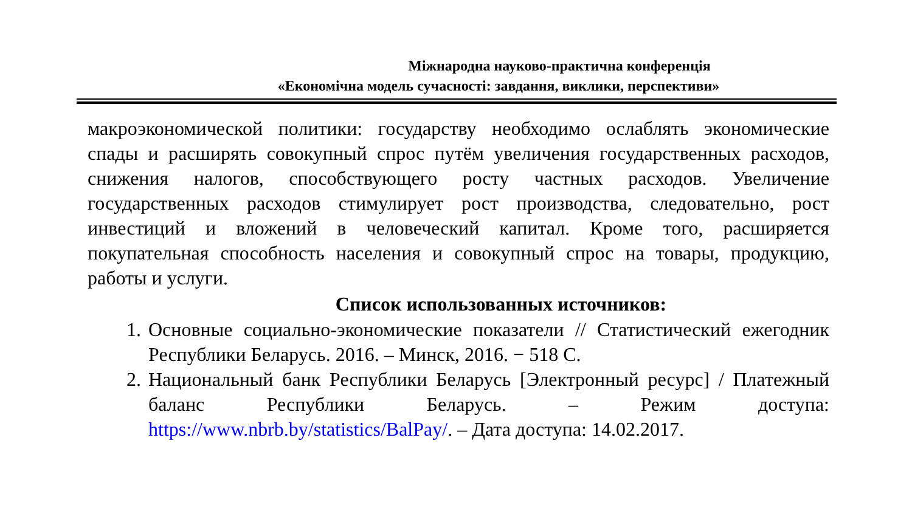Міжнародна науково-практична конференція
«Економічна модель сучасності: завдання, виклики, перспективи»
макроэкономической политики: государству необходимо ослаблять экономические спады и расширять совокупный спрос путём увеличения государственных расходов, снижения налогов, способствующего росту частных расходов. Увеличение государственных расходов стимулирует рост производства, следовательно, рост инвестиций и вложений в человеческий капитал. Кроме того, расширяется покупательная способность населения и совокупный спрос на товары, продукцию, работы и услуги.
Список использованных источников:
1. Основные социально-экономические показатели // Статистический ежегодник Республики Беларусь. 2016. – Минск, 2016. − 518 С.
2. Национальный банк Республики Беларусь [Электронный ресурс] / Платежный баланс Республики Беларусь. – Режим доступа: https://www.nbrb.by/statistics/BalPay/. – Дата доступа: 14.02.2017.